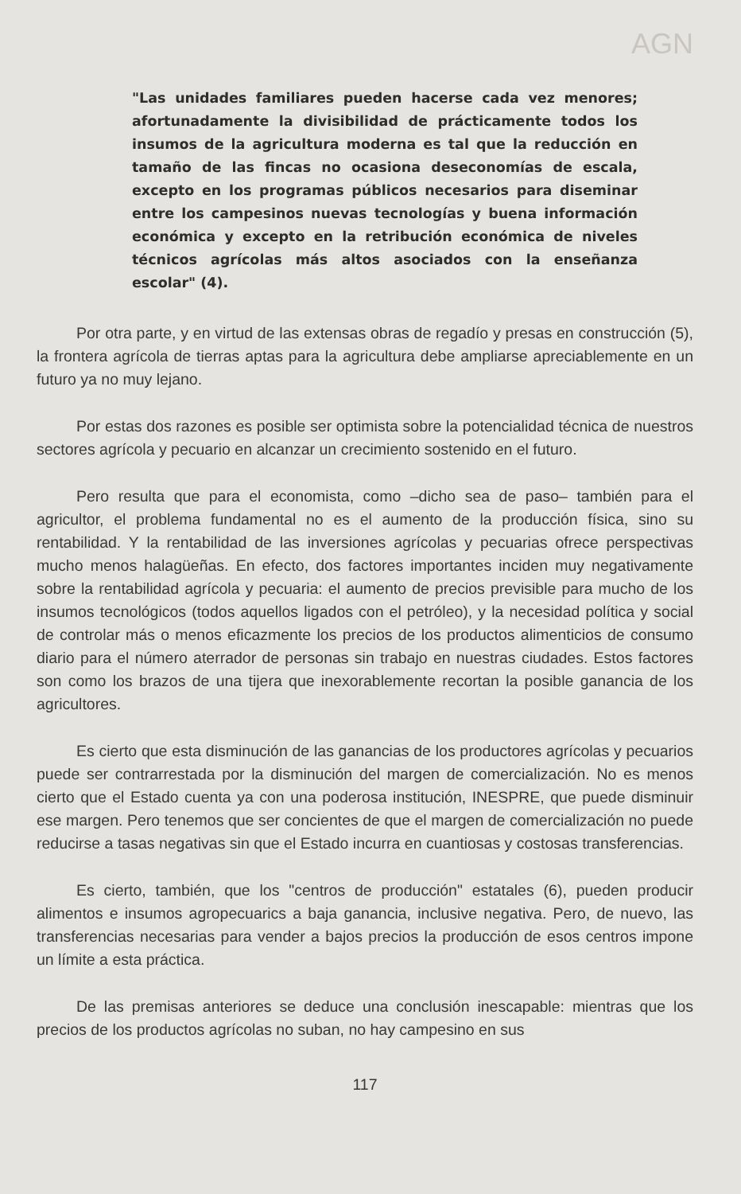AGN
"Las unidades familiares pueden hacerse cada vez menores; afortunadamente la divisibilidad de prácticamente todos los insumos de la agricultura moderna es tal que la reducción en tamaño de las fincas no ocasiona deseconomías de escala, excepto en los programas públicos necesarios para diseminar entre los campesinos nuevas tecnologías y buena información económica y excepto en la retribución económica de niveles técnicos agrícolas más altos asociados con la enseñanza escolar" (4).
Por otra parte, y en virtud de las extensas obras de regadío y presas en construcción (5), la frontera agrícola de tierras aptas para la agricultura debe ampliarse apreciablemente en un futuro ya no muy lejano.
Por estas dos razones es posible ser optimista sobre la potencialidad técnica de nuestros sectores agrícola y pecuario en alcanzar un crecimiento sostenido en el futuro.
Pero resulta que para el economista, como –dicho sea de paso– también para el agricultor, el problema fundamental no es el aumento de la producción física, sino su rentabilidad. Y la rentabilidad de las inversiones agrícolas y pecuarias ofrece perspectivas mucho menos halagüeñas. En efecto, dos factores importantes inciden muy negativamente sobre la rentabilidad agrícola y pecuaria: el aumento de precios previsible para mucho de los insumos tecnológicos (todos aquellos ligados con el petróleo), y la necesidad política y social de controlar más o menos eficazmente los precios de los productos alimenticios de consumo diario para el número aterrador de personas sin trabajo en nuestras ciudades. Estos factores son como los brazos de una tijera que inexorablemente recortan la posible ganancia de los agricultores.
Es cierto que esta disminución de las ganancias de los productores agrícolas y pecuarios puede ser contrarrestada por la disminución del margen de comercialización. No es menos cierto que el Estado cuenta ya con una poderosa institución, INESPRE, que puede disminuir ese margen. Pero tenemos que ser concientes de que el margen de comercialización no puede reducirse a tasas negativas sin que el Estado incurra en cuantiosas y costosas transferencias.
Es cierto, también, que los "centros de producción" estatales (6), pueden producir alimentos e insumos agropecuarics a baja ganancia, inclusive negativa. Pero, de nuevo, las transferencias necesarias para vender a bajos precios la producción de esos centros impone un límite a esta práctica.
De las premisas anteriores se deduce una conclusión inescapable: mientras que los precios de los productos agrícolas no suban, no hay campesino en sus
117